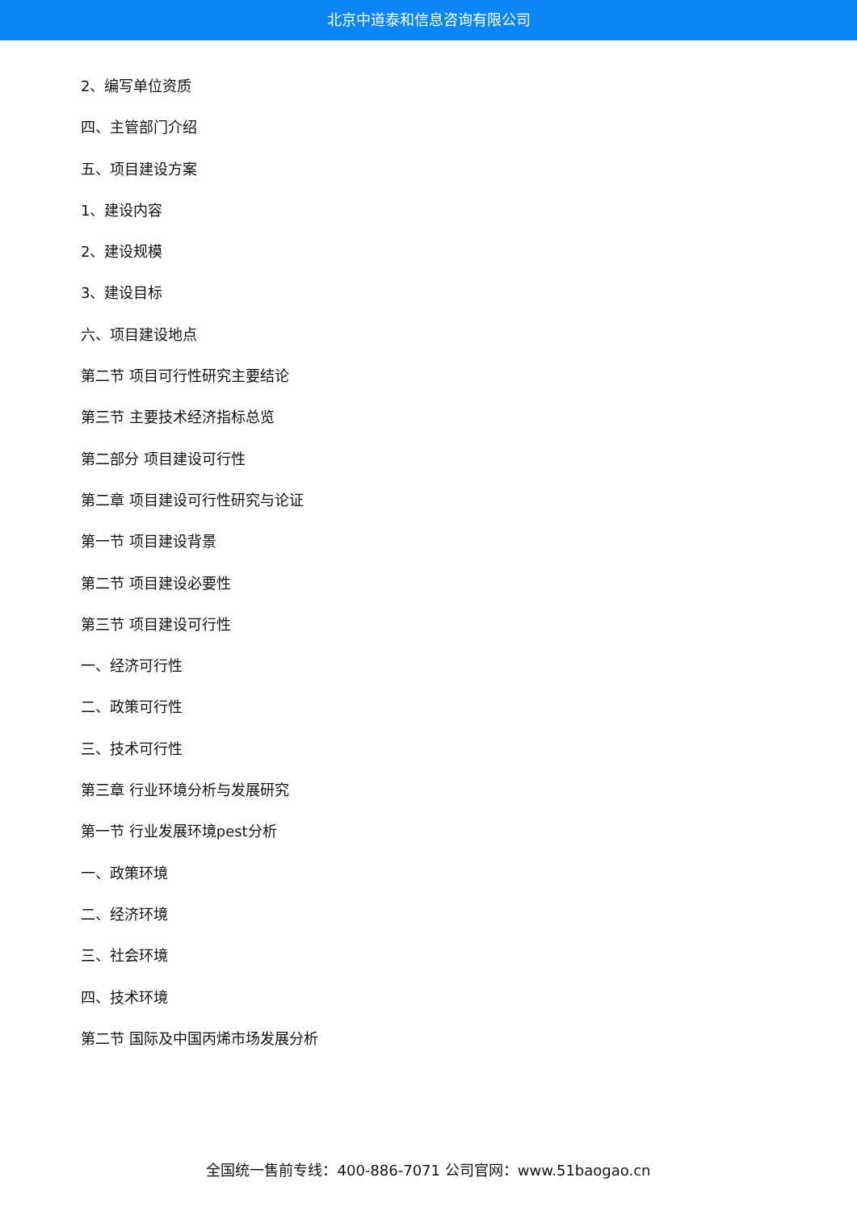北京中道泰和信息咨询有限公司
2、编写单位资质
四、主管部门介绍
五、项目建设方案
1、建设内容
2、建设规模
3、建设目标
六、项目建设地点
第二节 项目可行性研究主要结论
第三节 主要技术经济指标总览
第二部分 项目建设可行性
第二章 项目建设可行性研究与论证
第一节 项目建设背景
第二节 项目建设必要性
第三节 项目建设可行性
一、经济可行性
二、政策可行性
三、技术可行性
第三章 行业环境分析与发展研究
第一节 行业发展环境pest分析
一、政策环境
二、经济环境
三、社会环境
四、技术环境
第二节 国际及中国丙烯市场发展分析
全国统一售前专线：400-886-7071 公司官网：www.51baogao.cn